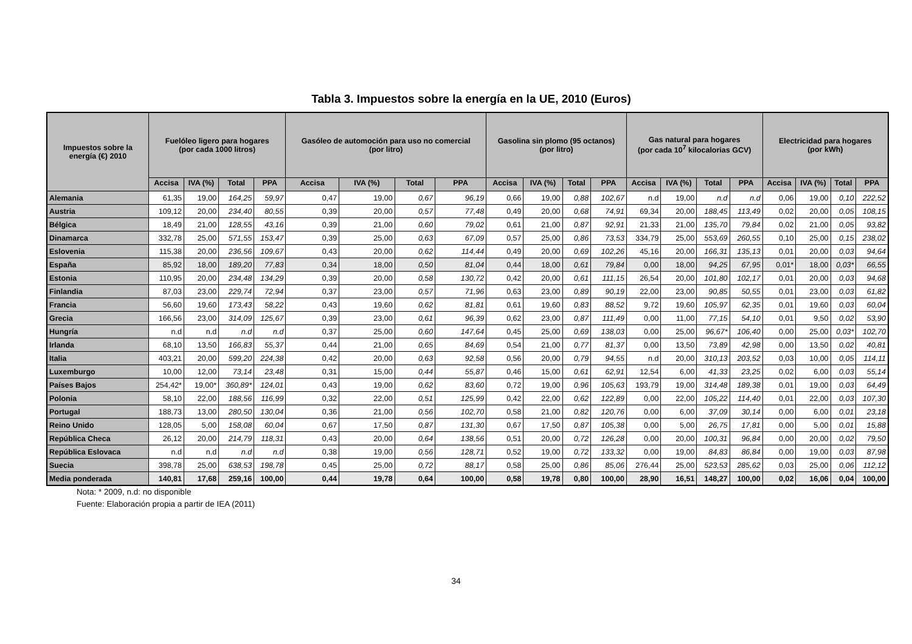Tabla 3. Impuestos sobre la energía en la UE, 2010 (Euros)
| Impuestos sobre la energía (€) 2010 | Fuelóleo ligero para hogares (por cada 1000 litros) | | | | Gasóleo de automoción para uso no comercial (por litro) | | | | Gasolina sin plomo (95 octanos) (por litro) | | | | Gas natural para hogares (por cada 10<sup>7</sup> kilocalorias GCV) | | | | Electricidad para hogares (por kWh) | | | |
| --- | --- | --- | --- | --- | --- | --- | --- | --- | --- | --- | --- | --- | --- | --- | --- | --- | --- | --- | --- | --- |
| | Accisa | IVA (%) | Total | PPA | Accisa | IVA (%) | Total | PPA | Accisa | IVA (%) | Total | PPA | Accisa | IVA (%) | Total | PPA | Accisa | IVA (%) | Total | PPA |
| Alemania | 61,35 | 19,00 | 164,25 | 59,97 | 0,47 | 19,00 | 0,67 | 96,19 | 0,66 | 19,00 | 0,88 | 102,67 | n.d | 19,00 | n.d | n.d | 0,06 | 19,00 | 0,10 | 222,52 |
| Austria | 109,12 | 20,00 | 234,40 | 80,55 | 0,39 | 20,00 | 0,57 | 77,48 | 0,49 | 20,00 | 0,68 | 74,91 | 69,34 | 20,00 | 188,45 | 113,49 | 0,02 | 20,00 | 0,05 | 108,15 |
| Bélgica | 18,49 | 21,00 | 128,55 | 43,16 | 0,39 | 21,00 | 0,60 | 79,02 | 0,61 | 21,00 | 0,87 | 92,91 | 21,33 | 21,00 | 135,70 | 79,84 | 0,02 | 21,00 | 0,05 | 93,82 |
| Dinamarca | 332,78 | 25,00 | 571,55 | 153,47 | 0,39 | 25,00 | 0,63 | 67,09 | 0,57 | 25,00 | 0,86 | 73,53 | 334,79 | 25,00 | 553,69 | 260,55 | 0,10 | 25,00 | 0,15 | 238,02 |
| Eslovenia | 115,38 | 20,00 | 236,56 | 109,67 | 0,43 | 20,00 | 0,62 | 114,44 | 0,49 | 20,00 | 0,69 | 102,26 | 45,16 | 20,00 | 166,31 | 135,13 | 0,01 | 20,00 | 0,03 | 94,64 |
| España | 85,92 | 18,00 | 189,20 | 77,83 | 0,34 | 18,00 | 0,50 | 81,04 | 0,44 | 18,00 | 0,61 | 79,84 | 0,00 | 18,00 | 94,25 | 67,95 | 0,01* | 18,00 | 0,03* | 66,55 |
| Estonia | 110,95 | 20,00 | 234,48 | 134,29 | 0,39 | 20,00 | 0,58 | 130,72 | 0,42 | 20,00 | 0,61 | 111,15 | 26,54 | 20,00 | 101,80 | 102,17 | 0,01 | 20,00 | 0,03 | 94,68 |
| Finlandia | 87,03 | 23,00 | 229,74 | 72,94 | 0,37 | 23,00 | 0,57 | 71,96 | 0,63 | 23,00 | 0,89 | 90,19 | 22,00 | 23,00 | 90,85 | 50,55 | 0,01 | 23,00 | 0,03 | 61,82 |
| Francia | 56,60 | 19,60 | 173,43 | 58,22 | 0,43 | 19,60 | 0,62 | 81,81 | 0,61 | 19,60 | 0,83 | 88,52 | 9,72 | 19,60 | 105,97 | 62,35 | 0,01 | 19,60 | 0,03 | 60,04 |
| Grecia | 166,56 | 23,00 | 314,09 | 125,67 | 0,39 | 23,00 | 0,61 | 96,39 | 0,62 | 23,00 | 0,87 | 111,49 | 0,00 | 11,00 | 77,15 | 54,10 | 0,01 | 9,50 | 0,02 | 53,90 |
| Hungría | n.d | n.d | n.d | n.d | 0,37 | 25,00 | 0,60 | 147,64 | 0,45 | 25,00 | 0,69 | 138,03 | 0,00 | 25,00 | 96,67* | 106,40 | 0,00 | 25,00 | 0,03* | 102,70 |
| Irlanda | 68,10 | 13,50 | 166,83 | 55,37 | 0,44 | 21,00 | 0,65 | 84,69 | 0,54 | 21,00 | 0,77 | 81,37 | 0,00 | 13,50 | 73,89 | 42,98 | 0,00 | 13,50 | 0,02 | 40,81 |
| Italia | 403,21 | 20,00 | 599,20 | 224,38 | 0,42 | 20,00 | 0,63 | 92,58 | 0,56 | 20,00 | 0,79 | 94,55 | n.d | 20,00 | 310,13 | 203,52 | 0,03 | 10,00 | 0,05 | 114,11 |
| Luxemburgo | 10,00 | 12,00 | 73,14 | 23,48 | 0,31 | 15,00 | 0,44 | 55,87 | 0,46 | 15,00 | 0,61 | 62,91 | 12,54 | 6,00 | 41,33 | 23,25 | 0,02 | 6,00 | 0,03 | 55,14 |
| Países Bajos | 254,42* | 19,00* | 360,89* | 124,01 | 0,43 | 19,00 | 0,62 | 83,60 | 0,72 | 19,00 | 0,96 | 105,63 | 193,79 | 19,00 | 314,48 | 189,38 | 0,01 | 19,00 | 0,03 | 64,49 |
| Polonia | 58,10 | 22,00 | 188,56 | 116,99 | 0,32 | 22,00 | 0,51 | 125,99 | 0,42 | 22,00 | 0,62 | 122,89 | 0,00 | 22,00 | 105,22 | 114,40 | 0,01 | 22,00 | 0,03 | 107,30 |
| Portugal | 188,73 | 13,00 | 280,50 | 130,04 | 0,36 | 21,00 | 0,56 | 102,70 | 0,58 | 21,00 | 0,82 | 120,76 | 0,00 | 6,00 | 37,09 | 30,14 | 0,00 | 6,00 | 0,01 | 23,18 |
| Reino Unido | 128,05 | 5,00 | 158,08 | 60,04 | 0,67 | 17,50 | 0,87 | 131,30 | 0,67 | 17,50 | 0,87 | 105,38 | 0,00 | 5,00 | 26,75 | 17,81 | 0,00 | 5,00 | 0,01 | 15,88 |
| República Checa | 26,12 | 20,00 | 214,79 | 118,31 | 0,43 | 20,00 | 0,64 | 138,56 | 0,51 | 20,00 | 0,72 | 126,28 | 0,00 | 20,00 | 100,31 | 96,84 | 0,00 | 20,00 | 0,02 | 79,50 |
| República Eslovaca | n.d | n.d | n.d | n.d | 0,38 | 19,00 | 0,56 | 128,71 | 0,52 | 19,00 | 0,72 | 133,32 | 0,00 | 19,00 | 84,83 | 86,84 | 0,00 | 19,00 | 0,03 | 87,98 |
| Suecia | 398,78 | 25,00 | 638,53 | 198,78 | 0,45 | 25,00 | 0,72 | 88,17 | 0,58 | 25,00 | 0,86 | 85,06 | 276,44 | 25,00 | 523,53 | 285,62 | 0,03 | 25,00 | 0,06 | 112,12 |
| Media ponderada | 140,81 | 17,68 | 259,16 | 100,00 | 0,44 | 19,78 | 0,64 | 100,00 | 0,58 | 19,78 | 0,80 | 100,00 | 28,90 | 16,51 | 148,27 | 100,00 | 0,02 | 16,06 | 0,04 | 100,00 |
Nota: * 2009, n.d: no disponible
Fuente: Elaboración propia a partir de IEA (2011)
34